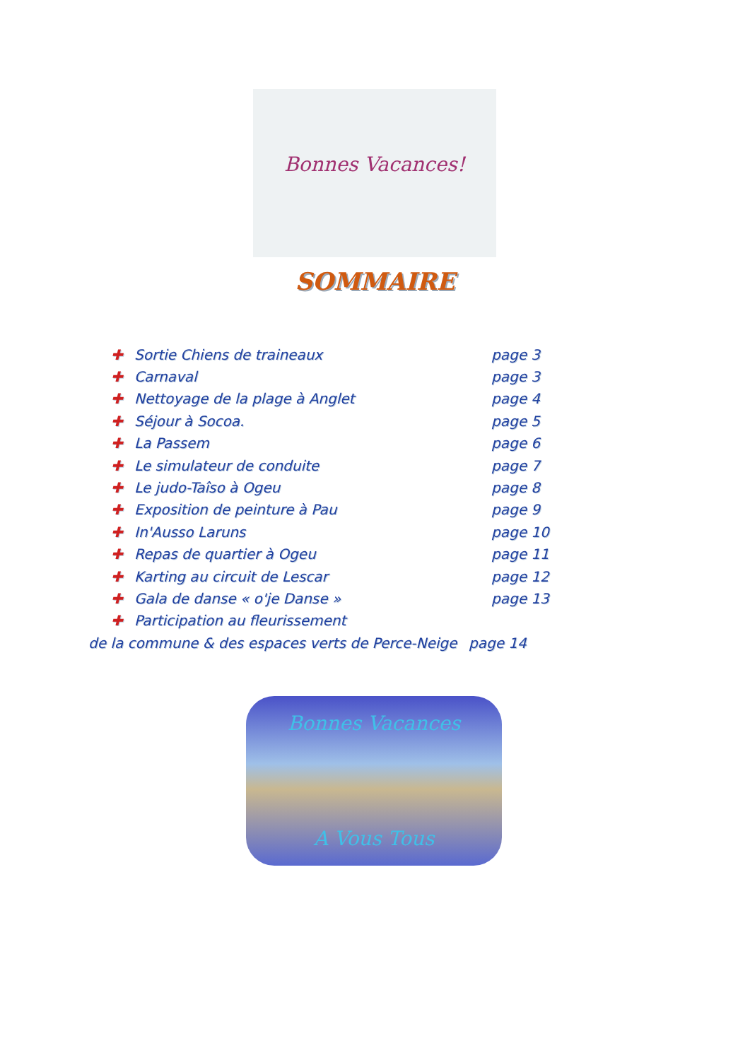Bonnes Vacances!
SOMMAIRE
✚ Sortie Chiens de traineaux page 3
✚ Carnaval page 3
✚ Nettoyage de la plage à Anglet page 4
✚ Séjour à Socoa. page 5
✚ La Passem page 6
✚ Le simulateur de conduite page 7
✚ Le judo-Taîso à Ogeu page 8
✚ Exposition de peinture à Pau page 9
✚ In'Ausso Laruns page 10
✚ Repas de quartier à Ogeu page 11
✚ Karting au circuit de Lescar page 12
✚ Gala de danse « o'je Danse » page 13
✚ Participation au fleurissement
de la commune & des espaces verts de Perce-Neige page 14
Bonnes Vacances
A Vous Tous